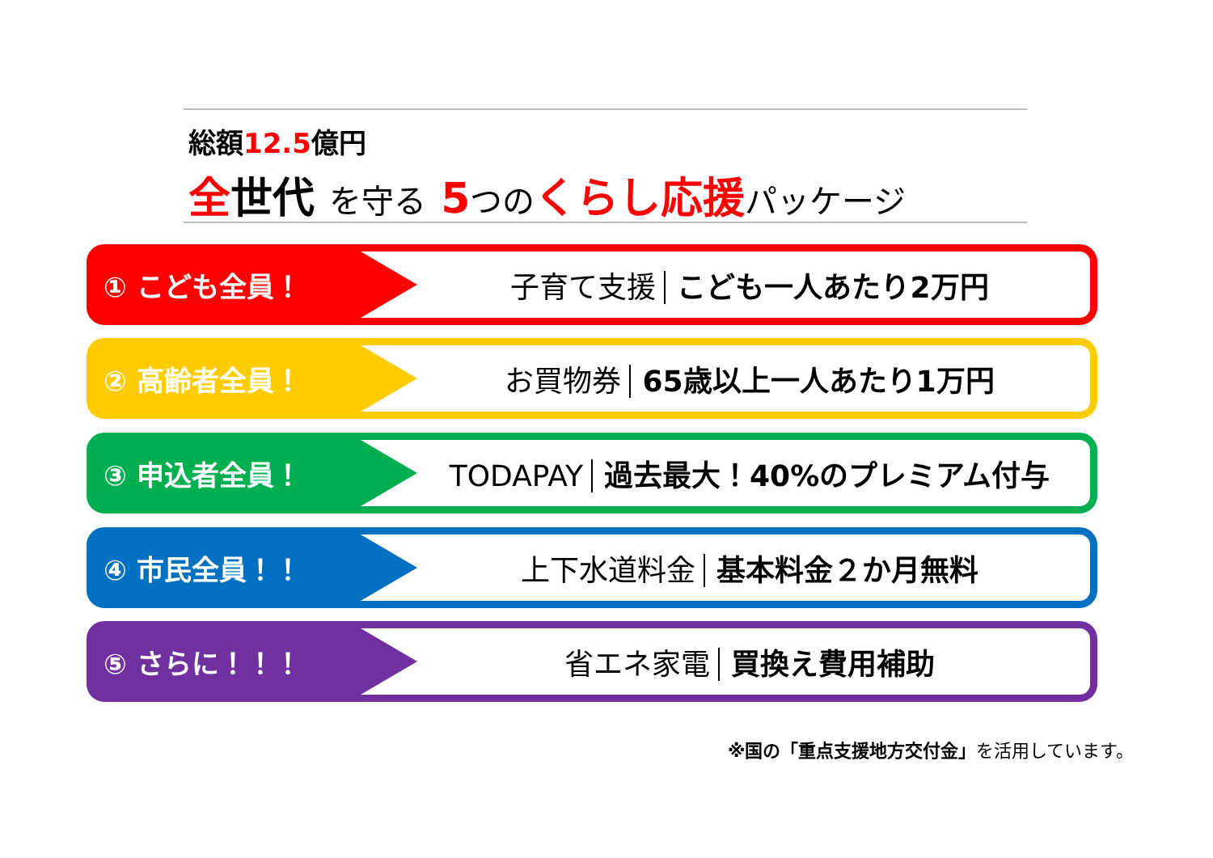総額12.5億円
全世代 を守る 5 つの くらし応援 パッケージ
① こども全員！
子育て支援 こども一人あたり2万円
② 高齢者全員！
お買物券 65歳以上一人あたり1万円
③ 申込者全員！
TODAPAY 過去最大！40%のプレミアム付与
④ 市民全員！！
上下水道料金 基本料金２か月無料
⑤ さらに！！！
省エネ家電 買換え費用補助
※国の「重点支援地方交付金」を活用しています。